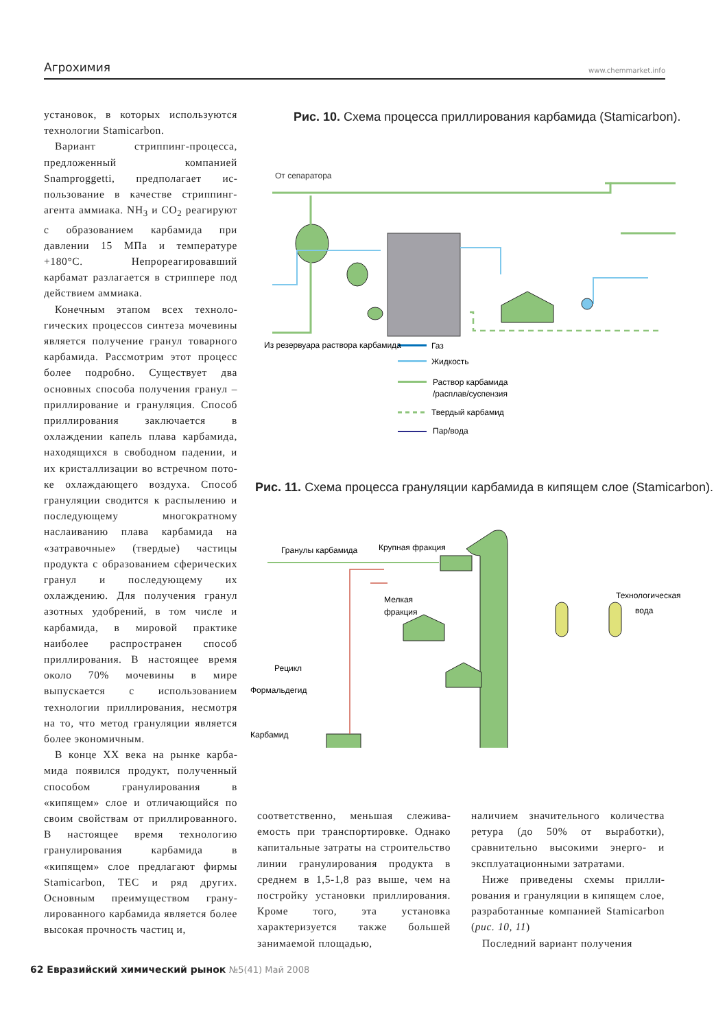Агрохимия www.chemmarket.info
установок, в которых используют­ся технологии Stamicarbon.
Вариант стриппинг-процес­са, предложенный компанией Snamproggetti, предполагает ис­пользование в качестве стриппинг-агента аммиака. NH<sub>3</sub> и CO<sub>2</sub> реаги­руют с образованием карбамида при давлении 15 МПа и темпера­туре +180°С. Непрореагировавший карбамат разлагается в стриппере под действием аммиака.
Конечным этапом всех техноло­гических процессов синтеза моче­вины является получение гранул товарного карбамида. Рассмотрим этот процесс более подробно. Су­ществует два основных способа получения гранул – приллирова­ние и грануляция. Способ прилли­рования заключается в охлаждении капель плава карбамида, находя­щихся в свободном падении, и их кристаллизации во встречном пото­ке охлаждающего воздуха. Способ грануляции сводится к распыле­нию и последующему многократ­ному наслаиванию плава карба­мида на «затравочные» (твердые) частицы продукта с образованием сферических гранул и последую­щему их охлаждению. Для получе­ния гранул азотных удобрений, в том числе и карбамида, в мировой практике наиболее распространен способ приллирования. В настоя­щее время около 70% мочевины в мире выпускается с использовани­ем технологии приллирования, не­смотря на то, что метод грануляции является более экономичным.
В конце XX века на рынке карба­мида появился продукт, получен­ный способом гранулирования в «кипящем» слое и отличающийся по своим свойствам от приллиро­ванного. В настоящее время техно­логию гранулирования карбамида в «кипящем» слое предлагают фир­мы Stamicarbon, TEC и ряд других. Основным преимуществом грану­лированного карбамида является более высокая прочность частиц и,
Рис. 10. Схема процесса приллирования карбамида (Stamicarbon).
От сепаратора
Газ
Жидкость
Раствор карбамида
/расплав/суспензия
Твердый карбамид
Пар/вода
Из резервуара раствора карбамида
Рис. 11. Схема процесса грануляции карбамида в кипящем слое (Stamicarbon).
Гранулы карбамида
Крупная фракция
Мелкая
фракция
Технологическая
вода
Рецикл
Формальдегид
Карбамид
соответственно, меньшая слежива­емость при транспортировке. Од­нако капитальные затраты на стро­ительство линии гранулирования продукта в среднем в 1,5-1,8 раз выше, чем на постройку установ­ки приллирования. Кроме того, эта установка характеризуется также большей занимаемой площадью,
наличием значительного количес­тва ретура (до 50% от выработки), сравнительно высокими энерго- и эксплуатационными затратами.
Ниже приведены схемы прилли­рования и грануляции в кипящем слое, разработанные компанией Stamicarbon (рис. 10, 11)
Последний вариант получения
62 Евразийский химический рынок №5(41) Май 2008